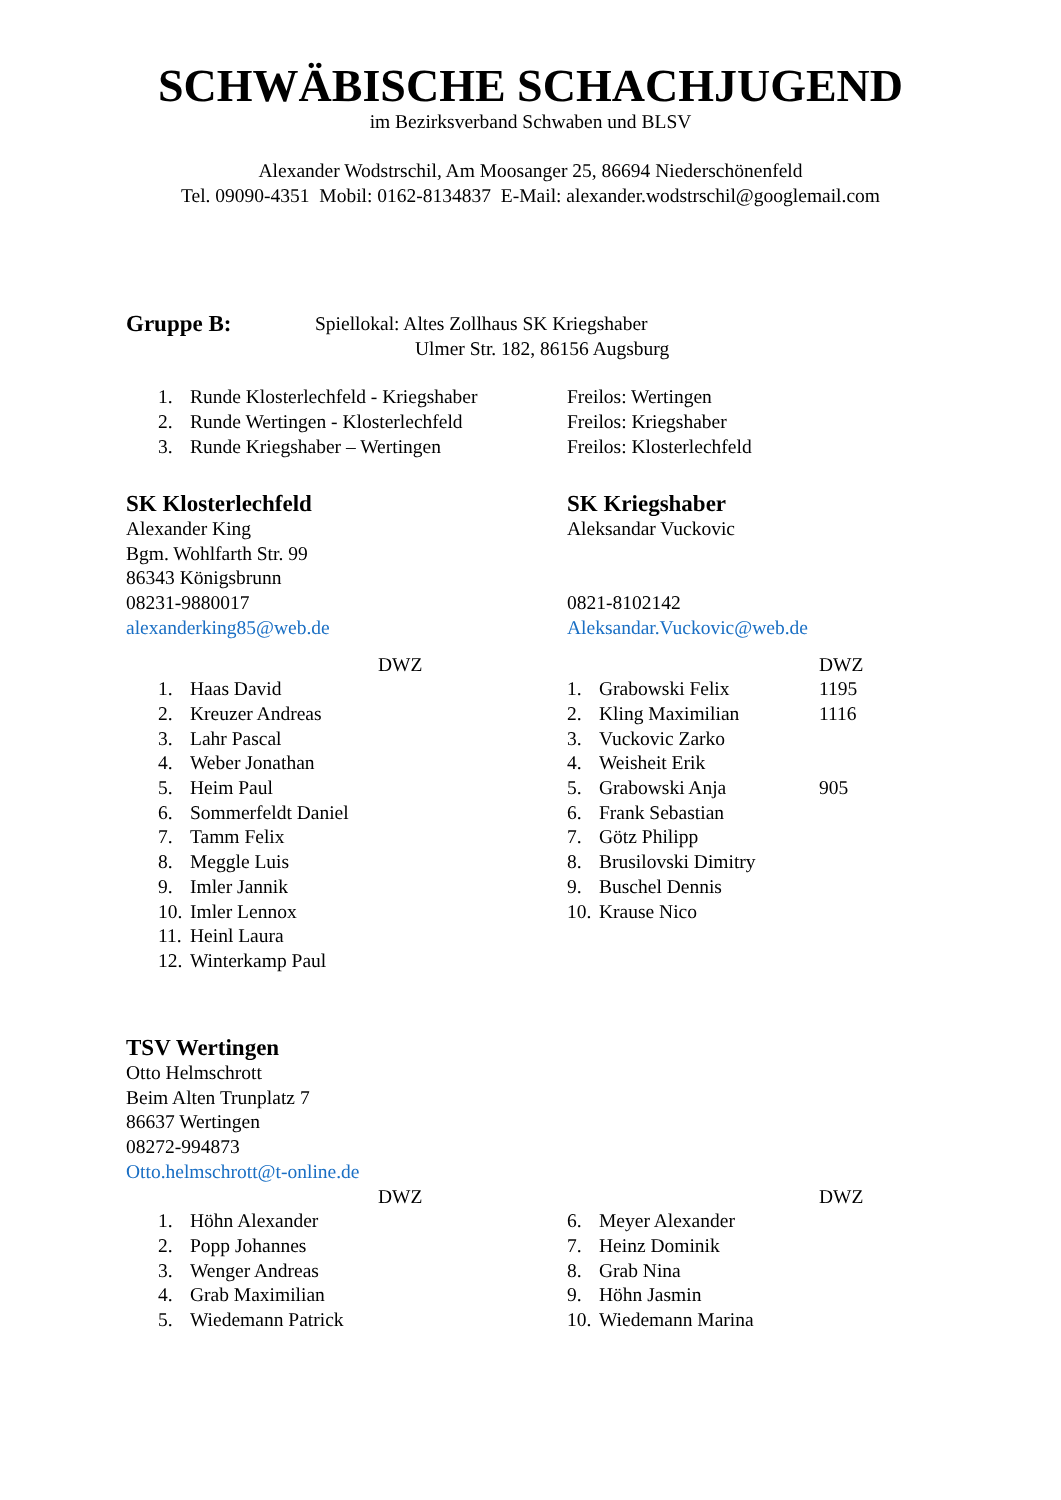SCHWÄBISCHE SCHACHJUGEND
im Bezirksverband Schwaben und BLSV
Alexander Wodstrschil, Am Moosanger 25, 86694 Niederschönenfeld
Tel. 09090-4351 Mobil: 0162-8134837 E-Mail: alexander.wodstrschil@googlemail.com
Gruppe B: Spiellokal: Altes Zollhaus SK Kriegshaber
Ulmer Str. 182, 86156 Augsburg
| 1. | Runde Klosterlechfeld - Kriegshaber | Freilos: Wertingen |
| 2. | Runde Wertingen - Klosterlechfeld | Freilos: Kriegshaber |
| 3. | Runde Kriegshaber – Wertingen | Freilos: Klosterlechfeld |
SK Klosterlechfeld
Alexander King
Bgm. Wohlfarth Str. 99
86343 Königsbrunn
08231-9880017
alexanderking85@web.de
| | | DWZ |
| 1. | Haas David | |
| 2. | Kreuzer Andreas | |
| 3. | Lahr Pascal | |
| 4. | Weber Jonathan | |
| 5. | Heim Paul | |
| 6. | Sommerfeldt Daniel | |
| 7. | Tamm Felix | |
| 8. | Meggle Luis | |
| 9. | Imler Jannik | |
| 10. | Imler Lennox | |
| 11. | Heinl Laura | |
| 12. | Winterkamp Paul | |
SK Kriegshaber
Aleksandar Vuckovic
0821-8102142
Aleksandar.Vuckovic@web.de
| | | DWZ |
| 1. | Grabowski Felix | 1195 |
| 2. | Kling Maximilian | 1116 |
| 3. | Vuckovic Zarko | |
| 4. | Weisheit Erik | |
| 5. | Grabowski Anja | 905 |
| 6. | Frank Sebastian | |
| 7. | Götz Philipp | |
| 8. | Brusilovski Dimitry | |
| 9. | Buschel Dennis | |
| 10. | Krause Nico | |
TSV Wertingen
Otto Helmschrott
Beim Alten Trunplatz 7
86637 Wertingen
08272-994873
Otto.helmschrott@t-online.de
| | | DWZ |
| 1. | Höhn Alexander | |
| 2. | Popp Johannes | |
| 3. | Wenger Andreas | |
| 4. | Grab Maximilian | |
| 5. | Wiedemann Patrick | |
| | | DWZ |
| 6. | Meyer Alexander | |
| 7. | Heinz Dominik | |
| 8. | Grab Nina | |
| 9. | Höhn Jasmin | |
| 10. | Wiedemann Marina | |